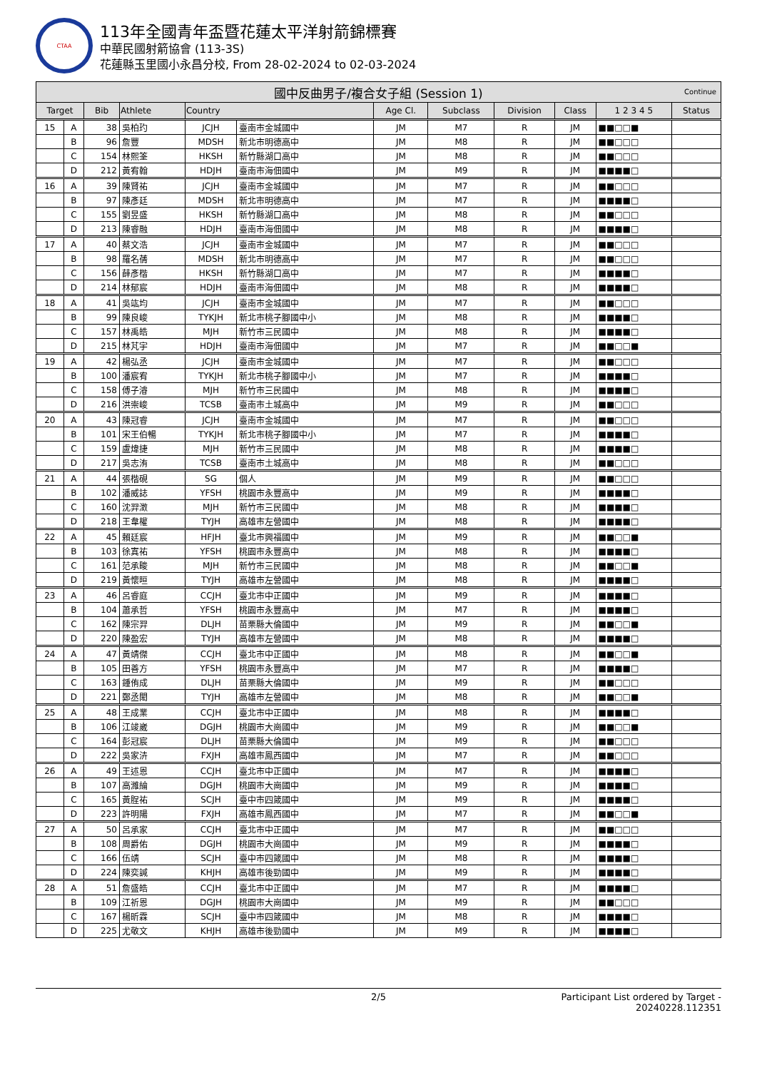CTAA
113年全國青年盃暨花蓮太平洋射箭錦標賽
中華民國射箭協會 (113-3S)
花蓮縣玉里國小永昌分校, From 28-02-2024 to 02-03-2024
| 國中反曲男子/複合女子組 (Session 1) Continue | | | | | | | | | | | |
| --- | --- | --- | --- | --- | --- | --- | --- | --- | --- | --- | --- |
| Target | | Bib | Athlete | Country | | Age Cl. | Subclass | Division | Class | 1 2 3 4 5 | Status |
| 15 | A | 38 | 吳柏玓 | JCJH | 臺南市金城國中 | JM | M7 | R | JM | ■■□□■ | |
| | B | 96 | 詹豐 | MDSH | 新北市明德高中 | JM | M8 | R | JM | ■■□□□ | |
| | C | 154 | 林熙筌 | HKSH | 新竹縣湖口高中 | JM | M8 | R | JM | ■■□□□ | |
| | D | 212 | 黃宥翰 | HDJH | 臺南市海佃國中 | JM | M9 | R | JM | ■■■■□ | |
| 16 | A | 39 | 陳賢祐 | JCJH | 臺南市金城國中 | JM | M7 | R | JM | ■■□□□ | |
| | B | 97 | 陳彥廷 | MDSH | 新北市明德高中 | JM | M7 | R | JM | ■■■■□ | |
| | C | 155 | 劉昱盛 | HKSH | 新竹縣湖口高中 | JM | M8 | R | JM | ■■□□□ | |
| | D | 213 | 陳睿融 | HDJH | 臺南市海佃國中 | JM | M8 | R | JM | ■■■■□ | |
| 17 | A | 40 | 蔡文浩 | JCJH | 臺南市金城國中 | JM | M7 | R | JM | ■■□□□ | |
| | B | 98 | 羅名蒨 | MDSH | 新北市明德高中 | JM | M7 | R | JM | ■■□□□ | |
| | C | 156 | 薛彥楷 | HKSH | 新竹縣湖口高中 | JM | M7 | R | JM | ■■■■□ | |
| | D | 214 | 林郁宸 | HDJH | 臺南市海佃國中 | JM | M8 | R | JM | ■■■■□ | |
| 18 | A | 41 | 吳竑均 | JCJH | 臺南市金城國中 | JM | M7 | R | JM | ■■□□□ | |
| | B | 99 | 陳良峻 | TYKJH | 新北市桃子腳國中小 | JM | M8 | R | JM | ■■■■□ | |
| | C | 157 | 林禹皓 | MJH | 新竹市三民國中 | JM | M8 | R | JM | ■■■■□ | |
| | D | 215 | 林芃宇 | HDJH | 臺南市海佃國中 | JM | M7 | R | JM | ■■□□■ | |
| 19 | A | 42 | 楊弘丞 | JCJH | 臺南市金城國中 | JM | M7 | R | JM | ■■□□□ | |
| | B | 100 | 潘宸宥 | TYKJH | 新北市桃子腳國中小 | JM | M7 | R | JM | ■■■■□ | |
| | C | 158 | 傅子濬 | MJH | 新竹市三民國中 | JM | M8 | R | JM | ■■■■□ | |
| | D | 216 | 洪崇峻 | TCSB | 臺南市土城高中 | JM | M9 | R | JM | ■■□□□ | |
| 20 | A | 43 | 陳冠睿 | JCJH | 臺南市金城國中 | JM | M7 | R | JM | ■■□□□ | |
| | B | 101 | 宋王伯暢 | TYKJH | 新北市桃子腳國中小 | JM | M7 | R | JM | ■■■■□ | |
| | C | 159 | 盧煒捷 | MJH | 新竹市三民國中 | JM | M8 | R | JM | ■■■■□ | |
| | D | 217 | 吳志洧 | TCSB | 臺南市土城高中 | JM | M8 | R | JM | ■■□□□ | |
| 21 | A | 44 | 張楷硯 | SG | 個人 | JM | M9 | R | JM | ■■□□□ | |
| | B | 102 | 潘威誌 | YFSH | 桃園市永豐高中 | JM | M9 | R | JM | ■■■■□ | |
| | C | 160 | 沈羿澂 | MJH | 新竹市三民國中 | JM | M8 | R | JM | ■■■■□ | |
| | D | 218 | 王韋權 | TYJH | 高雄市左營國中 | JM | M8 | R | JM | ■■■■□ | |
| 22 | A | 45 | 賴廷宸 | HFJH | 臺北市興福國中 | JM | M9 | R | JM | ■■□□■ | |
| | B | 103 | 徐寘祐 | YFSH | 桃園市永豐高中 | JM | M8 | R | JM | ■■■■□ | |
| | C | 161 | 范承畯 | MJH | 新竹市三民國中 | JM | M8 | R | JM | ■■□□■ | |
| | D | 219 | 黃懷晅 | TYJH | 高雄市左營國中 | JM | M8 | R | JM | ■■■■□ | |
| 23 | A | 46 | 呂睿庭 | CCJH | 臺北市中正國中 | JM | M9 | R | JM | ■■■■□ | |
| | B | 104 | 蕭承哲 | YFSH | 桃園市永豐高中 | JM | M7 | R | JM | ■■■■□ | |
| | C | 162 | 陳宗羿 | DLJH | 苗栗縣大倫國中 | JM | M9 | R | JM | ■■□□■ | |
| | D | 220 | 陳盈宏 | TYJH | 高雄市左營國中 | JM | M8 | R | JM | ■■■■□ | |
| 24 | A | 47 | 黃靖傑 | CCJH | 臺北市中正國中 | JM | M8 | R | JM | ■■□□■ | |
| | B | 105 | 田善方 | YFSH | 桃園市永豐高中 | JM | M7 | R | JM | ■■■■□ | |
| | C | 163 | 鍾侑成 | DLJH | 苗栗縣大倫國中 | JM | M9 | R | JM | ■■□□□ | |
| | D | 221 | 鄭丞閎 | TYJH | 高雄市左營國中 | JM | M8 | R | JM | ■■□□■ | |
| 25 | A | 48 | 王成業 | CCJH | 臺北市中正國中 | JM | M8 | R | JM | ■■■■□ | |
| | B | 106 | 江竣崴 | DGJH | 桃園市大崗國中 | JM | M9 | R | JM | ■■□□■ | |
| | C | 164 | 彭冠宸 | DLJH | 苗栗縣大倫國中 | JM | M9 | R | JM | ■■□□□ | |
| | D | 222 | 吳家泋 | FXJH | 高雄市鳳西國中 | JM | M7 | R | JM | ■■□□□ | |
| 26 | A | 49 | 王述恩 | CCJH | 臺北市中正國中 | JM | M7 | R | JM | ■■■■□ | |
| | B | 107 | 高濰綸 | DGJH | 桃園市大崗國中 | JM | M9 | R | JM | ■■■■□ | |
| | C | 165 | 黃脭祐 | SCJH | 臺中市四箴國中 | JM | M9 | R | JM | ■■■■□ | |
| | D | 223 | 許明陽 | FXJH | 高雄市鳳西國中 | JM | M7 | R | JM | ■■□□■ | |
| 27 | A | 50 | 呂承家 | CCJH | 臺北市中正國中 | JM | M7 | R | JM | ■■□□□ | |
| | B | 108 | 周爵佑 | DGJH | 桃園市大崗國中 | JM | M9 | R | JM | ■■■■□ | |
| | C | 166 | 伍靖 | SCJH | 臺中市四箴國中 | JM | M8 | R | JM | ■■■■□ | |
| | D | 224 | 陳奕諴 | KHJH | 高雄市後勁國中 | JM | M9 | R | JM | ■■■■□ | |
| 28 | A | 51 | 詹盛皓 | CCJH | 臺北市中正國中 | JM | M7 | R | JM | ■■■■□ | |
| | B | 109 | 江祈恩 | DGJH | 桃園市大崗國中 | JM | M9 | R | JM | ■■□□□ | |
| | C | 167 | 楊昕霖 | SCJH | 臺中市四箴國中 | JM | M8 | R | JM | ■■■■□ | |
| | D | 225 | 尤敬文 | KHJH | 高雄市後勁國中 | JM | M9 | R | JM | ■■■■□ | |
2/5 Participant List ordered by Target - 20240228.112351